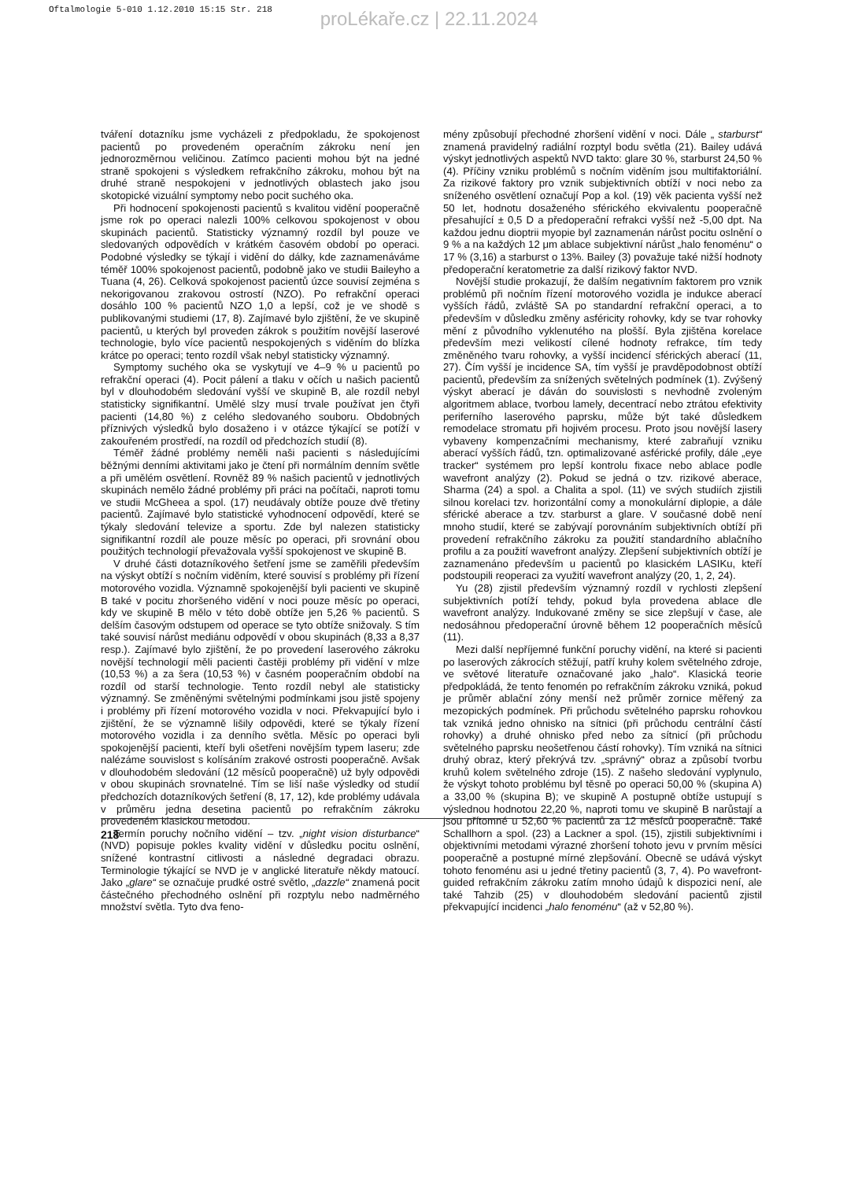Oftalmologie 5-010 1.12.2010 15:15 Str. 218
proLékaře.cz | 22.11.2024
tváření dotazníku jsme vycházeli z předpokladu, že spokojenost pacientů po provedeném operačním zákroku není jen jednorozměrnou veličinou. Zatímco pacienti mohou být na jedné straně spokojeni s výsledkem refrakčního zákroku, mohou být na druhé straně nespokojeni v jednotlivých oblastech jako jsou skotopické vizuální symptomy nebo pocit suchého oka.
Při hodnocení spokojenosti pacientů s kvalitou vidění pooperačně jsme rok po operaci nalezli 100% celkovou spokojenost v obou skupinách pacientů. Statisticky významný rozdíl byl pouze ve sledovaných odpovědích v krátkém časovém období po operaci. Podobné výsledky se týkají i vidění do dálky, kde zaznamenáváme téměř 100% spokojenost pacientů, podobně jako ve studii Baileyho a Tuana (4, 26). Celková spokojenost pacientů úzce souvisí zejména s nekorigovanou zrakovou ostrostí (NZO). Po refrakční operaci dosáhlo 100 % pacientů NZO 1,0 a lepší, což je ve shodě s publikovanými studiemi (17, 8). Zajímavé bylo zjištění, že ve skupině pacientů, u kterých byl proveden zákrok s použitím novější laserové technologie, bylo více pacientů nespokojených s viděním do blízka krátce po operaci; tento rozdíl však nebyl statisticky významný.
Symptomy suchého oka se vyskytují ve 4–9 % u pacientů po refrakční operaci (4). Pocit pálení a tlaku v očích u našich pacientů byl v dlouhodobém sledování vyšší ve skupině B, ale rozdíl nebyl statisticky signifikantní. Umělé slzy musí trvale používat jen čtyři pacienti (14,80 %) z celého sledovaného souboru. Obdobných příznivých výsledků bylo dosaženo i v otázce týkající se potíží v zakouřeném prostředí, na rozdíl od předchozích studií (8).
Téměř žádné problémy neměli naši pacienti s následujícími běžnými denními aktivitami jako je čtení při normálním denním světle a při umělém osvětlení. Rovněž 89 % našich pacientů v jednotlivých skupinách nemělo žádné problémy při práci na počítači, naproti tomu ve studii McGheea a spol. (17) neudávaly obtíže pouze dvě třetiny pacientů. Zajímavé bylo statistické vyhodnocení odpovědí, které se týkaly sledování televize a sportu. Zde byl nalezen statisticky signifikantní rozdíl ale pouze měsíc po operaci, při srovnání obou použitých technologií převažovala vyšší spokojenost ve skupině B.
V druhé části dotazníkového šetření jsme se zaměřili především na výskyt obtíží s nočním viděním, které souvisí s problémy při řízení motorového vozidla. Významně spokojenější byli pacienti ve skupině B také v pocitu zhoršeného vidění v noci pouze měsíc po operaci, kdy ve skupině B mělo v této době obtíže jen 5,26 % pacientů. S delším časovým odstupem od operace se tyto obtíže snižovaly. S tím také souvisí nárůst mediánu odpovědí v obou skupinách (8,33 a 8,37 resp.). Zajímavé bylo zjištění, že po provedení laserového zákroku novější technologií měli pacienti častěji problémy při vidění v mlze (10,53 %) a za šera (10,53 %) v časném pooperačním období na rozdíl od starší technologie. Tento rozdíl nebyl ale statisticky významný. Se změněnými světelnými podmínkami jsou jistě spojeny i problémy při řízení motorového vozidla v noci. Překvapující bylo i zjištění, že se významně lišily odpovědi, které se týkaly řízení motorového vozidla i za denního světla. Měsíc po operaci byli spokojenější pacienti, kteří byli ošetřeni novějším typem laseru; zde nalézáme souvislost s kolísáním zrakové ostrosti pooperačně. Avšak v dlouhodobém sledování (12 měsíců pooperačně) už byly odpovědi v obou skupinách srovnatelné. Tím se liší naše výsledky od studií předchozích dotazníkových šetření (8, 17, 12), kde problémy udávala v průměru jedna desetina pacientů po refrakčním zákroku provedeném klasickou metodou.
Termín poruchy nočního vidění – tzv. „night vision disturbance“ (NVD) popisuje pokles kvality vidění v důsledku pocitu oslnění, snížené kontrastní citlivosti a následné degradaci obrazu. Terminologie týkající se NVD je v anglické literatuře někdy matoucí. Jako „glare“ se označuje prudké ostré světlo, „dazzle“ znamená pocit částečného přechodného oslnění při rozptylu nebo nadměrného množství světla. Tyto dva feno-
mény způsobují přechodné zhoršení vidění v noci. Dále „ starburst“ znamená pravidelný radiální rozptyl bodu světla (21). Bailey udává výskyt jednotlivých aspektů NVD takto: glare 30 %, starburst 24,50 % (4). Příčiny vzniku problémů s nočním viděním jsou multifaktoriální. Za rizikové faktory pro vznik subjektivních obtíží v noci nebo za sníženého osvětlení označují Pop a kol. (19) věk pacienta vyšší než 50 let, hodnotu dosaženého sférického ekvivalentu pooperačně přesahující ± 0,5 D a předoperační refrakci vyšší než -5,00 dpt. Na každou jednu dioptrii myopie byl zaznamenán nárůst pocitu oslnění o 9 % a na každých 12 μm ablace subjektivní nárůst „halo fenoménu“ o 17 % (3,16) a starburst o 13%. Bailey (3) považuje také nižší hodnoty předoperační keratometrie za další rizikový faktor NVD.
Novější studie prokazují, že dalším negativním faktorem pro vznik problémů při nočním řízení motorového vozidla je indukce aberací vyšších řádů, zvláště SA po standardní refrakční operaci, a to především v důsledku změny asféricity rohovky, kdy se tvar rohovky mění z původního vyklenutého na plošší. Byla zjištěna korelace především mezi velikostí cílené hodnoty refrakce, tím tedy změněného tvaru rohovky, a vyšší incidencí sférických aberací (11, 27). Čím vyšší je incidence SA, tím vyšší je pravděpodobnost obtíží pacientů, především za snížených světelných podmínek (1). Zvýšený výskyt aberací je dáván do souvislosti s nevhodně zvoleným algoritmem ablace, tvorbou lamely, decentrací nebo ztrátou efektivity periferního laserového paprsku, může být také důsledkem remodelace stromatu při hojivém procesu. Proto jsou novější lasery vybaveny kompenzačními mechanismy, které zabraňují vzniku aberací vyšších řádů, tzn. optimalizované asférické profily, dále „eye tracker“ systémem pro lepší kontrolu fixace nebo ablace podle wavefront analýzy (2). Pokud se jedná o tzv. rizikové aberace, Sharma (24) a spol. a Chalita a spol. (11) ve svých studiích zjistili silnou korelaci tzv. horizontální comy a monokulární diplopie, a dále sférické aberace a tzv. starburst a glare. V současné době není mnoho studií, které se zabývají porovnáním subjektivních obtíží při provedení refrakčního zákroku za použití standardního ablačního profilu a za použití wavefront analýzy. Zlepšení subjektivních obtíží je zaznamenáno především u pacientů po klasickém LASIKu, kteří podstoupili reoperaci za využití wavefront analýzy (20, 1, 2, 24).
Yu (28) zjistil především významný rozdíl v rychlosti zlepšení subjektivních potíží tehdy, pokud byla provedena ablace dle wavefront analýzy. Indukované změny se sice zlepšují v čase, ale nedosáhnou předoperační úrovně během 12 pooperačních měsíců (11).
Mezi další nepříjemné funkční poruchy vidění, na které si pacienti po laserových zákrocích stěžují, patří kruhy kolem světelného zdroje, ve světové literatuře označované jako „halo“. Klasická teorie předpokládá, že tento fenomén po refrakčním zákroku vzniká, pokud je průměr ablační zóny menší než průměr zornice měřený za mezopických podmínek. Při průchodu světelného paprsku rohovkou tak vzniká jedno ohnisko na sítnici (při průchodu centrální částí rohovky) a druhé ohnisko před nebo za sítnicí (při průchodu světelného paprsku neošetřenou částí rohovky). Tím vzniká na sítnici druhý obraz, který překrývá tzv. „správný“ obraz a způsobí tvorbu kruhů kolem světelného zdroje (15). Z našeho sledování vyplynulo, že výskyt tohoto problému byl těsně po operaci 50,00 % (skupina A) a 33,00 % (skupina B); ve skupině A postupně obtíže ustupují s výslednou hodnotou 22,20 %, naproti tomu ve skupině B narůstají a jsou přítomné u 52,60 % pacientů za 12 měsíců pooperačně. Také Schallhorn a spol. (23) a Lackner a spol. (15), zjistili subjektivními i objektivními metodami výrazné zhoršení tohoto jevu v prvním měsíci pooperačně a postupné mírné zlepšování. Obecně se udává výskyt tohoto fenoménu asi u jedné třetiny pacientů (3, 7, 4). Po wavefront-guided refrakčním zákroku zatím mnoho údajů k dispozici není, ale také Tahzib (25) v dlouhodobém sledování pacientů zjistil překvapující incidenci „halo fenoménu“ (až v 52,80 %).
218